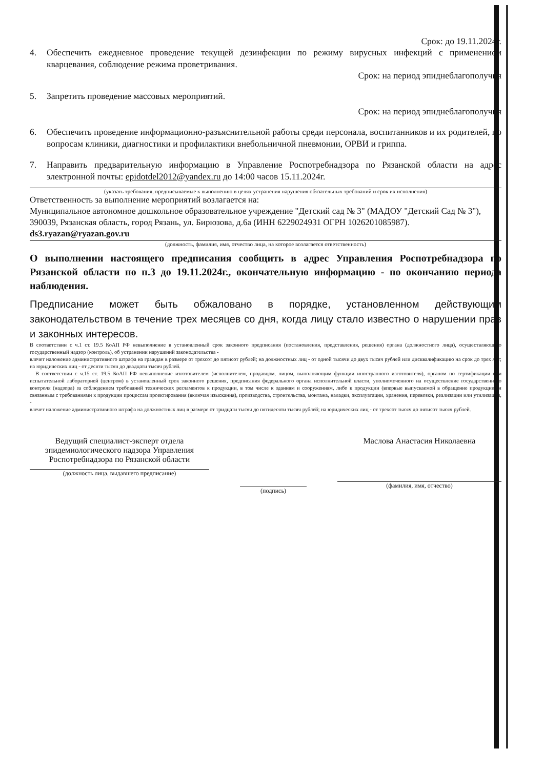Срок: до 19.11.2024г.
4. Обеспечить ежедневное проведение текущей дезинфекции по режиму вирусных инфекций с применением кварцевания, соблюдение режима проветривания.
Срок: на период эпиднеблагополучия
5. Запретить проведение массовых мероприятий.
Срок: на период эпиднеблагополучия
6. Обеспечить проведение информационно-разъяснительной работы среди персонала, воспитанников и их родителей, по вопросам клиники, диагностики и профилактики внебольничной пневмонии, ОРВИ и гриппа.
7. Направить предварительную информацию в Управление Роспотребнадзора по Рязанской области на адрес электронной почты: epidotdel2012@yandex.ru до 14:00 часов 15.11.2024г.
(указать требования, предписываемые к выполнению в целях устранения нарушения обязательных требований и срок их исполнения)
Ответственность за выполнение мероприятий возлагается на:
Муниципальное автономное дошкольное образовательное учреждение "Детский сад № 3" (МАДОУ "Детский Сад № 3"), 390039, Рязанская область, город Рязань, ул. Бирюзова, д.6а (ИНН 6229024931 ОГРН 1026201085987).
ds3.ryazan@ryazan.gov.ru
(должность, фамилия, имя, отчество лица, на которое возлагается ответственность)
О выполнении настоящего предписания сообщить в адрес Управления Роспотребнадзора по Рязанской области по п.3 до 19.11.2024г., окончательную информацию - по окончанию периода наблюдения.
Предписание может быть обжаловано в порядке, установленном действующим законодательством в течение трех месяцев со дня, когда лицу стало известно о нарушении прав и законных интересов.
В соответствии с ч.1 ст. 19.5 КоАП РФ невыполнение в установленный срок законного предписания (постановления, представления, решения) органа (должностного лица), осуществляющего государственный надзор (контроль), об устранении нарушений законодательства -
влечет наложение административного штрафа на граждан в размере от трехсот до пятисот рублей; на должностных лиц - от одной тысячи до двух тысяч рублей или дисквалификацию на срок до трех лет; на юридических лиц - от десяти тысяч до двадцати тысяч рублей.
В соответствии с ч.15 ст. 19.5 КоАП РФ невыполнение изготовителем (исполнителем, продавцом, лицом, выполняющим функции иностранного изготовителя), органом по сертификации или испытательной лабораторией (центром) в установленный срок законного решения, предписания федерального органа исполнительной власти, уполномоченного на осуществление государственного контроля (надзора) за соблюдением требований технических регламентов к продукции, в том числе к зданиям и сооружениям, либо к продукции (впервые выпускаемой в обращение продукции) и связанным с требованиями к продукции процессам проектирования (включая изыскания), производства, строительства, монтажа, наладки, эксплуатации, хранения, перевозки, реализации или утилизации, -
влечет наложение административного штрафа на должностных лиц в размере от тридцати тысяч до пятидесяти тысяч рублей; на юридических лиц - от трехсот тысяч до пятисот тысяч рублей.
Ведущий специалист-эксперт отдела эпидемиологического надзора Управления Роспотребнадзора по Рязанской области
(должность лица, выдавшего предписание)
(подпись)
Маслова Анастасия Николаевна
(фамилия, имя, отчество)